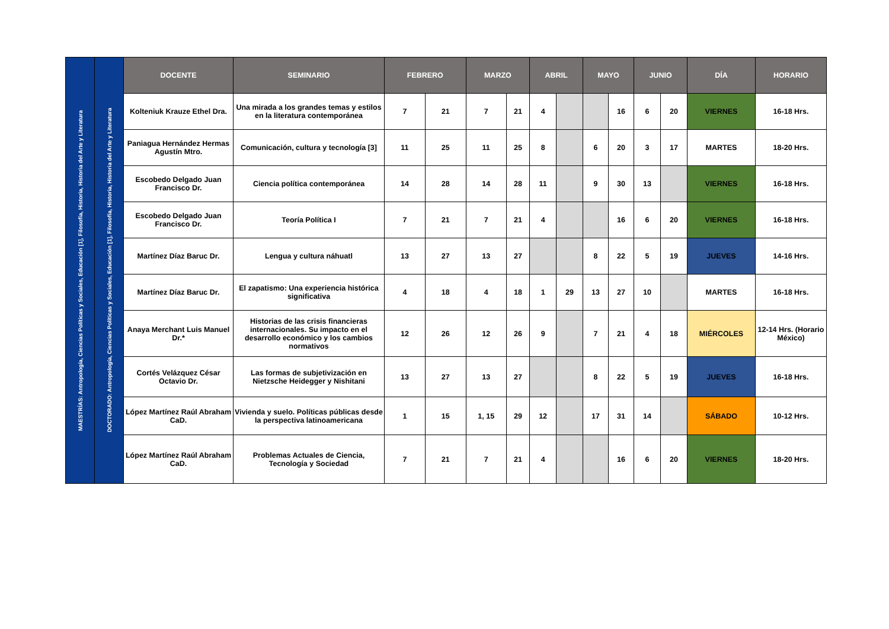| MAESTRÍAS: Antropología, Ciencias Políticas y Sociales, Educación [1], Filosofía, Historia, Historia del Arte y Literatura | DOCTORADO: Antropología, Ciencias Políticas y Sociales, Educación [1], Filosofía, Historia, Historia del Arte y Literatura | DOCENTE | SEMINARIO | FEBRERO | | MARZO | | ABRIL | | MAYO | | JUNIO | | DÍA | HORARIO |
| | | Kolteniuk Krauze Ethel Dra. | Una mirada a los grandes temas y estilos en la literatura contemporánea | 7 | 21 | 7 | 21 | 4 | | | 16 | 6 | 20 | VIERNES | 16-18 Hrs. |
| | | Paniagua Hernández Hermas Agustín Mtro. | Comunicación, cultura y tecnología [3] | 11 | 25 | 11 | 25 | 8 | | 6 | 20 | 3 | 17 | MARTES | 18-20 Hrs. |
| | | Escobedo Delgado Juan Francisco Dr. | Ciencia política contemporánea | 14 | 28 | 14 | 28 | 11 | | 9 | 30 | 13 | | VIERNES | 16-18 Hrs. |
| | | Escobedo Delgado Juan Francisco Dr. | Teoría Política I | 7 | 21 | 7 | 21 | 4 | | | 16 | 6 | 20 | VIERNES | 16-18 Hrs. |
| | | Martínez Díaz Baruc Dr. | Lengua y cultura náhuatl | 13 | 27 | 13 | 27 | | | 8 | 22 | 5 | 19 | JUEVES | 14-16 Hrs. |
| | | Martínez Díaz Baruc Dr. | El zapatismo: Una experiencia histórica significativa | 4 | 18 | 4 | 18 | 1 | 29 | 13 | 27 | 10 | | MARTES | 16-18 Hrs. |
| | | Anaya Merchant Luis Manuel Dr.* | Historias de las crisis financieras internacionales. Su impacto en el desarrollo económico y los cambios normativos | 12 | 26 | 12 | 26 | 9 | | 7 | 21 | 4 | 18 | MIÉRCOLES | 12-14 Hrs. (Horario México) |
| | | Cortés Velázquez César Octavio Dr. | Las formas de subjetivización en Nietzsche Heidegger y Nishitani | 13 | 27 | 13 | 27 | | | 8 | 22 | 5 | 19 | JUEVES | 16-18 Hrs. |
| | | López Martínez Raúl Abraham CaD. | Vivienda y suelo. Políticas públicas desde la perspectiva latinoamericana | 1 | 15 | 1, 15 | 29 | 12 | | 17 | 31 | 14 | | SÁBADO | 10-12 Hrs. |
| | | López Martínez Raúl Abraham CaD. | Problemas Actuales de Ciencia, Tecnología y Sociedad | 7 | 21 | 7 | 21 | 4 | | | 16 | 6 | 20 | VIERNES | 18-20 Hrs. |